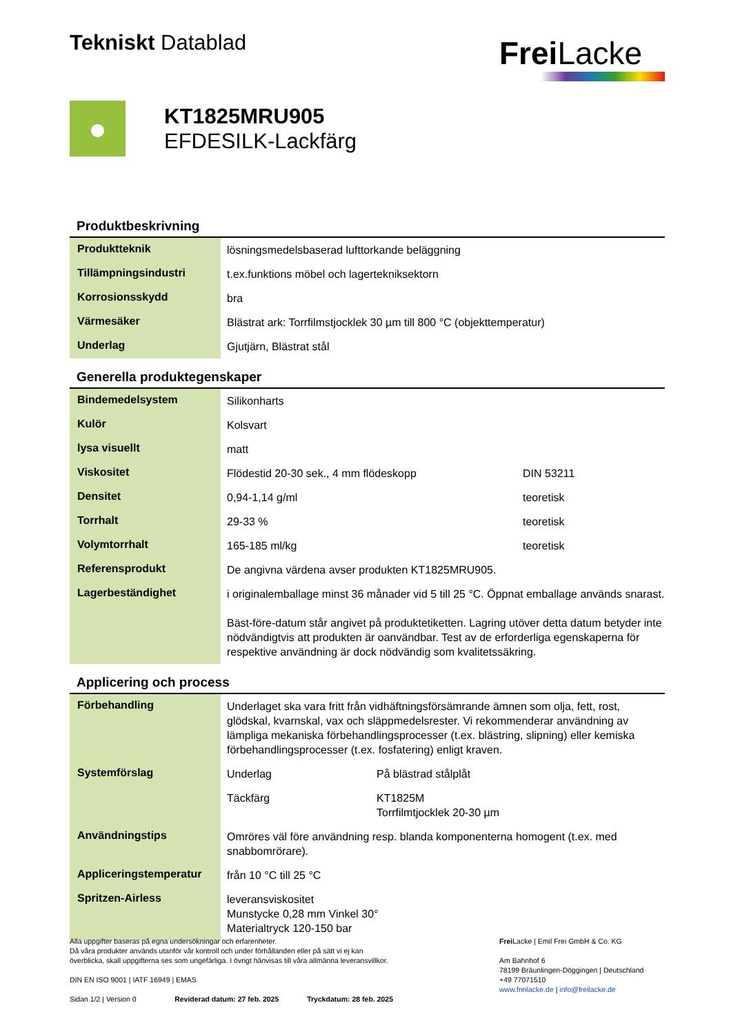Tekniskt Datablad
Frei Lacke
●
KT1825MRU905
EFDESILK-Lackfärg
Produktbeskrivning
| Produktteknik | lösningsmedelsbaserad lufttorkande beläggning |
| Tillämpningsindustri | t.ex.funktions möbel och lagerteknik­sektorn |
| Korrosionsskydd | bra |
| Värmesäker | Blästrat ark: Torrfilmstjocklek 30 µm till 800 °C (objekttemperatur) |
| Underlag | Gjutjärn, Blästrat stål |
Generella produktegenskaper
| Bindemedelsystem | Silikonharts | |
| Kulör | Kolsvart | |
| lysa visuellt | matt | |
| Viskositet | Flödestid 20-30 sek., 4 mm flödeskopp | DIN 53211 |
| Densitet | 0,94-1,14 g/ml | teoretisk |
| Torrhalt | 29-33 % | teoretisk |
| Volymtorrhalt | 165-185 ml/kg | teoretisk |
| Referensprodukt | De angivna värdena avser produkten KT1825MRU905. | |
| Lagerbeständighet | i originalemballage minst 36 månader vid 5 till 25 °C. Öppnat emballage används snarast. Bäst-före-datum står angivet på produktetiketten. Lagring utöver detta datum betyder inte nödvändigtvis att produkten är oanvändbar. Test av de erforderliga egenskaperna för respektive användning är dock nödvändig som kvalitetssäkring. | |
Applicering och process
| Förbehandling | Underlaget ska vara fritt från vidhäftningsförsämrande ämnen som olja, fett, rost, glödskal, kvarnskal, vax och släppmedelsrester. Vi rekommenderar användning av lämpliga mekaniska förbehandlingsprocesser (t.ex. blästring, slipning) eller kemiska förbehandlingsprocesser (t.ex. fosfatering) enligt kraven. | |
| Systemförslag | Underlag | På blästrad stålplåt |
| | Täckfärg | KT1825M Torrfilmtjocklek 20-30 µm |
| Användningstips | Omröres väl före användning resp. blanda komponenterna homogent (t.ex. med snabbomrörare). | |
| Appliceringstemperatur | från 10 °C till 25 °C | |
| Spritzen-Airless | leveransviskositet Munstycke 0,28 mm Vinkel 30° Materialtryck 120-150 bar | |
Alla uppgifter baseras på egna undersökningar och erfarenheter.
Då våra produkter används utanför vår kontroll och under förhållanden eller på sätt vi ej kan
överblicka, skall uppgifterna ses som ungefärliga. I övrigt hänvisas till våra allmänna leveransvillkor.
DIN EN ISO 9001 | IATF 16949 | EMAS
Sidan 1/2 | Version 0 Reviderad datum: 27 feb. 2025 Tryckdatum: 28 feb. 2025
Frei Lacke | Emil Frei GmbH & Co. KG
Am Bahnhof 6
78199 Bräunlingen-Döggingen | Deutschland
+49 77071510
www.freilacke.de | info@freilacke.de